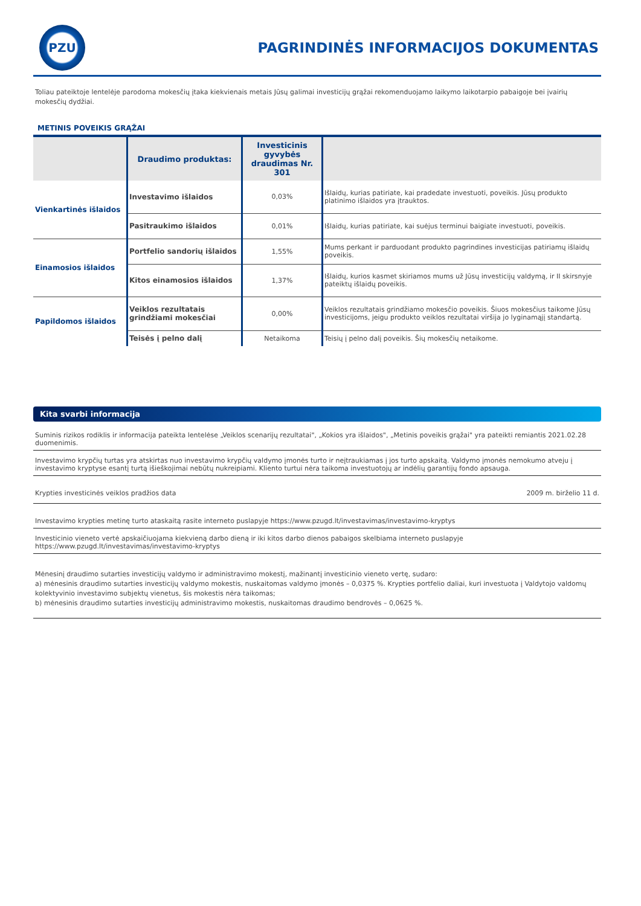PZU
PAGRINDINĖS INFORMACIJOS DOKUMENTAS
Toliau pateiktoje lentelėje parodoma mokesčių įtaka kiekvienais metais Jūsų galimai investicijų grąžai rekomenduojamo laikymo laikotarpio pabaigoje bei įvairių mokesčių dydžiai.
METINIS POVEIKIS GRĄŽAI
| | Draudimo produktas: | Investicinis gyvybės draudimas Nr. 301 | |
| --- | --- | --- | --- |
| Vienkartinės išlaidos | Investavimo išlaidos | 0,03% | Išlaidų, kurias patiriate, kai pradedate investuoti, poveikis. Jūsų produkto platinimo išlaidos yra įtrauktos. |
| | Pasitraukimo išlaidos | 0,01% | Išlaidų, kurias patiriate, kai suėjus terminui baigiate investuoti, poveikis. |
| Einamosios išlaidos | Portfelio sandorių išlaidos | 1,55% | Mums perkant ir parduodant produkto pagrindines investicijas patiriamų išlaidų poveikis. |
| | Kitos einamosios išlaidos | 1,37% | Išlaidų, kurios kasmet skiriamos mums už Jūsų investicijų valdymą, ir II skirsnyje pateiktų išlaidų poveikis. |
| Papildomos išlaidos | Veiklos rezultatais grindžiami mokesčiai | 0,00% | Veiklos rezultatais grindžiamo mokesčio poveikis. Šiuos mokesčius taikome Jūsų investicijoms, jeigu produkto veiklos rezultatai viršija jo lyginamąjį standartą. |
| | Teisės į pelno dalį | Netaikoma | Teisių į pelno dalį poveikis. Šių mokesčių netaikome. |
Kita svarbi informacija
Suminis rizikos rodiklis ir informacija pateikta lentelėse „Veiklos scenarijų rezultatai", „Kokios yra išlaidos", „Metinis poveikis grąžai" yra pateikti remiantis 2021.02.28 duomenimis.
Investavimo krypčių turtas yra atskirtas nuo investavimo krypčių valdymo įmonės turto ir neįtraukiamas į jos turto apskaitą. Valdymo įmonės nemokumo atveju į investavimo kryptyse esantį turtą išieškojimai nebūtų nukreipiami. Kliento turtui nėra taikoma investuotojų ar indėlių garantijų fondo apsauga.
Krypties investicinės veiklos pradžios data 2009 m. birželio 11 d.
Investavimo krypties metinę turto ataskaitą rasite interneto puslapyje https://www.pzugd.lt/investavimas/investavimo-kryptys
Investicinio vieneto vertė apskaičiuojama kiekvieną darbo dieną ir iki kitos darbo dienos pabaigos skelbiama interneto puslapyje https://www.pzugd.lt/investavimas/investavimo-kryptys
Mėnesinį draudimo sutarties investicijų valdymo ir administravimo mokestį, mažinantį investicinio vieneto vertę, sudaro:
a) mėnesinis draudimo sutarties investicijų valdymo mokestis, nuskaitomas valdymo įmonės – 0,0375 %. Krypties portfelio daliai, kuri investuota į Valdytojo valdomų kolektyvinio investavimo subjektų vienetus, šis mokestis nėra taikomas;
b) mėnesinis draudimo sutarties investicijų administravimo mokestis, nuskaitomas draudimo bendrovės – 0,0625 %.